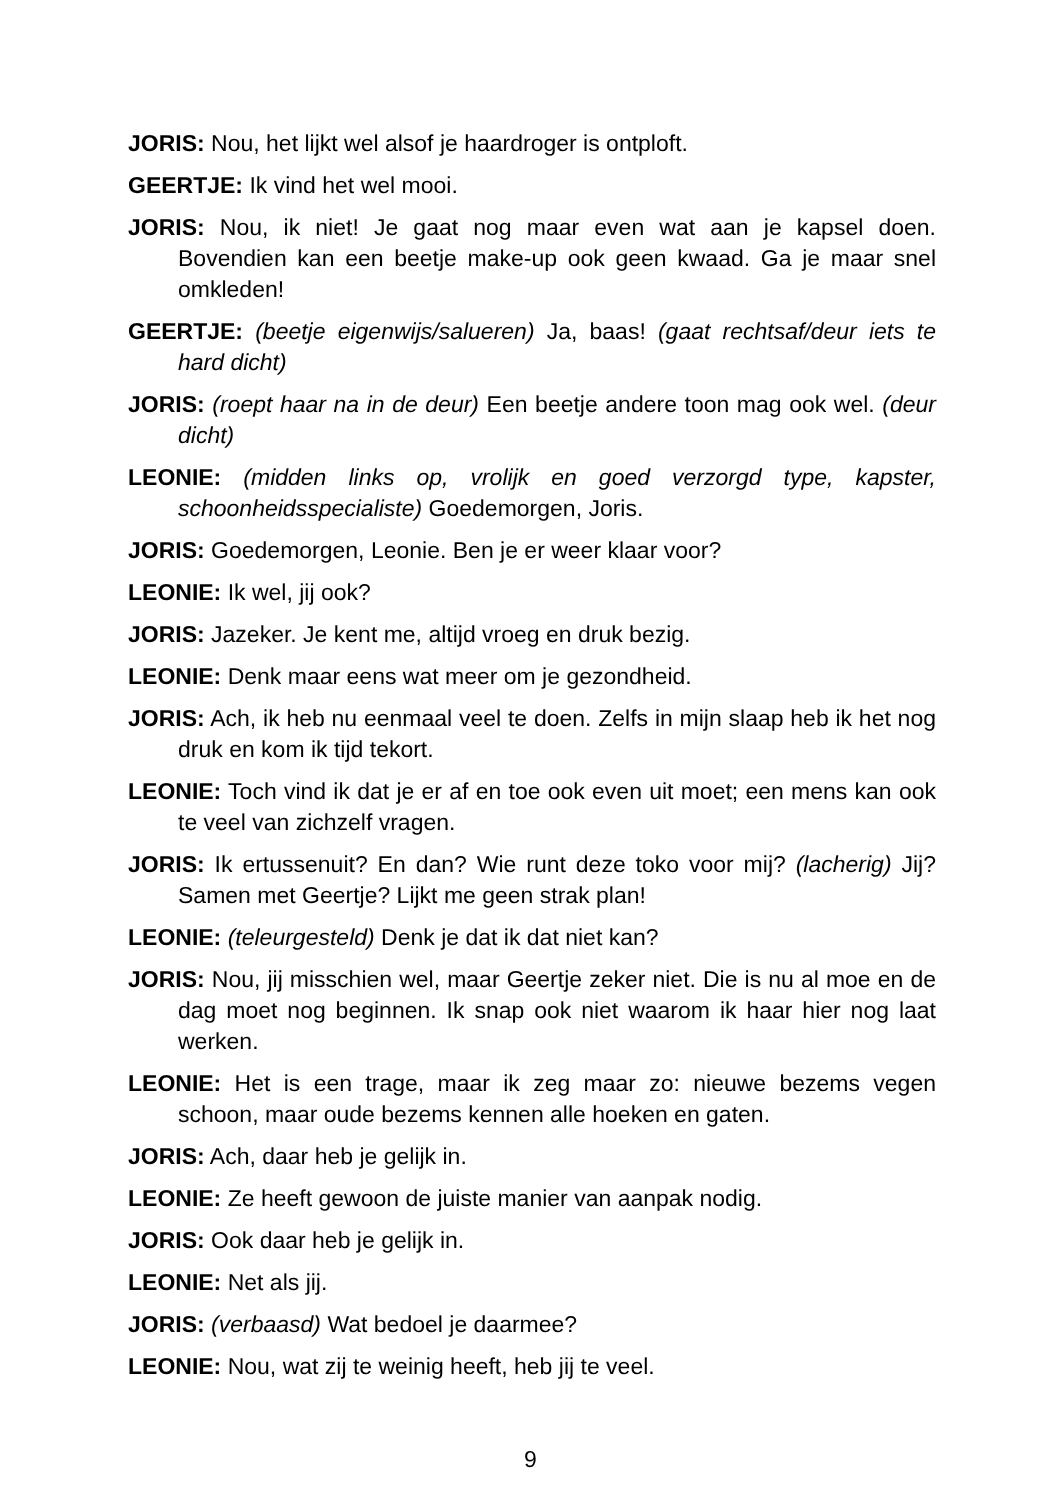JORIS: Nou, het lijkt wel alsof je haardroger is ontploft.
GEERTJE: Ik vind het wel mooi.
JORIS: Nou, ik niet! Je gaat nog maar even wat aan je kapsel doen. Bovendien kan een beetje make-up ook geen kwaad. Ga je maar snel omkleden!
GEERTJE: (beetje eigenwijs/salueren) Ja, baas! (gaat rechtsaf/deur iets te hard dicht)
JORIS: (roept haar na in de deur) Een beetje andere toon mag ook wel. (deur dicht)
LEONIE: (midden links op, vrolijk en goed verzorgd type, kapster, schoonheidsspecialiste) Goedemorgen, Joris.
JORIS: Goedemorgen, Leonie. Ben je er weer klaar voor?
LEONIE: Ik wel, jij ook?
JORIS: Jazeker. Je kent me, altijd vroeg en druk bezig.
LEONIE: Denk maar eens wat meer om je gezondheid.
JORIS: Ach, ik heb nu eenmaal veel te doen. Zelfs in mijn slaap heb ik het nog druk en kom ik tijd tekort.
LEONIE: Toch vind ik dat je er af en toe ook even uit moet; een mens kan ook te veel van zichzelf vragen.
JORIS: Ik ertussenuit? En dan? Wie runt deze toko voor mij? (lacherig) Jij? Samen met Geertje? Lijkt me geen strak plan!
LEONIE: (teleurgesteld) Denk je dat ik dat niet kan?
JORIS: Nou, jij misschien wel, maar Geertje zeker niet. Die is nu al moe en de dag moet nog beginnen. Ik snap ook niet waarom ik haar hier nog laat werken.
LEONIE: Het is een trage, maar ik zeg maar zo: nieuwe bezems vegen schoon, maar oude bezems kennen alle hoeken en gaten.
JORIS: Ach, daar heb je gelijk in.
LEONIE: Ze heeft gewoon de juiste manier van aanpak nodig.
JORIS: Ook daar heb je gelijk in.
LEONIE: Net als jij.
JORIS: (verbaasd) Wat bedoel je daarmee?
LEONIE: Nou, wat zij te weinig heeft, heb jij te veel.
9